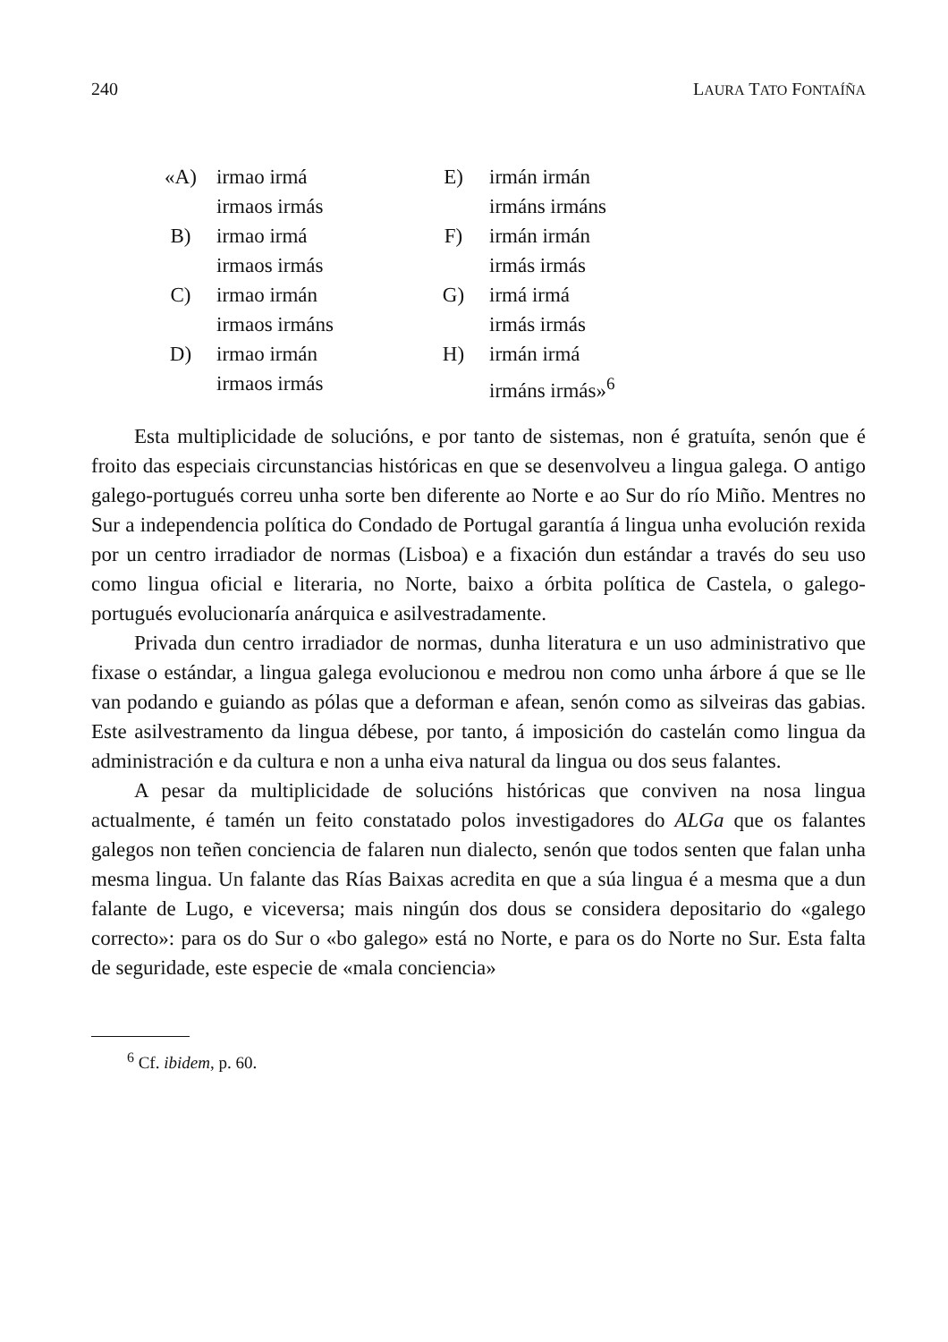240 LAURA TATO FONTAÍÑA
| «A) | irmao irmá | E) | irmán irmán |
| | irmaos irmás | | irmáns irmáns |
| B) | irmao irmá | F) | irmán irmán |
| | irmaos irmás | | irmás irmás |
| C) | irmao irmán | G) | irmá irmá |
| | irmaos irmáns | | irmás irmás |
| D) | irmao irmán | H) | irmán irmá |
| | irmaos irmás | | irmáns irmás»<sup>6</sup> |
Esta multiplicidade de solucións, e por tanto de sistemas, non é gratuíta, senón que é froito das especiais circunstancias históricas en que se desenvolveu a lingua galega. O antigo galego-portugués correu unha sorte ben diferente ao Norte e ao Sur do río Miño. Mentres no Sur a independencia política do Condado de Portugal garantía á lingua unha evolución rexida por un centro irradiador de normas (Lisboa) e a fixación dun estándar a través do seu uso como lingua oficial e literaria, no Norte, baixo a órbita política de Castela, o galego-portugués evolucionaría anárquica e asilvestradamente.
Privada dun centro irradiador de normas, dunha literatura e un uso administrativo que fixase o estándar, a lingua galega evolucionou e medrou non como unha árbore á que se lle van podando e guiando as pólas que a deforman e afean, senón como as silveiras das gabias. Este asilvestramento da lingua débese, por tanto, á imposición do castelán como lingua da administración e da cultura e non a unha eiva natural da lingua ou dos seus falantes.
A pesar da multiplicidade de solucións históricas que conviven na nosa lingua actualmente, é tamén un feito constatado polos investigadores do ALGa que os falantes galegos non teñen conciencia de falaren nun dialecto, senón que todos senten que falan unha mesma lingua. Un falante das Rías Baixas acredita en que a súa lingua é a mesma que a dun falante de Lugo, e viceversa; mais ningún dos dous se considera depositario do «galego correcto»: para os do Sur o «bo galego» está no Norte, e para os do Norte no Sur. Esta falta de seguridade, este especie de «mala conciencia»
<sup>6</sup> Cf. ibidem, p. 60.